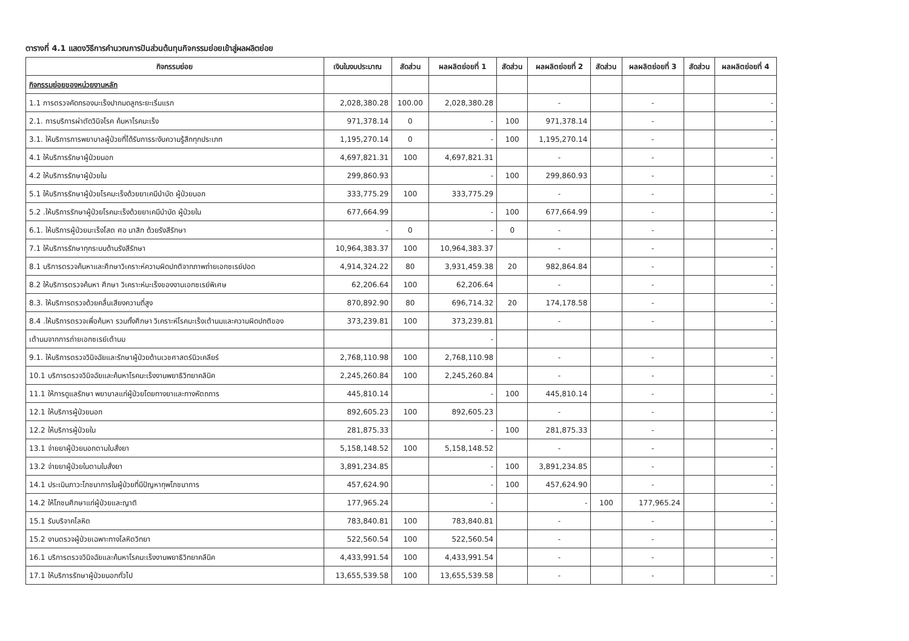ตารางที่ 4.1 แสดงวิธีการคำนวณการปันส่วนต้นทุนกิจกรรมย่อยเข้าสู่ผลผลิตย่อย
| กิจกรรมย่อย | เงินในงบประมาณ | สัดส่วน | ผลผลิตย่อยที่ 1 | สัดส่วน | ผลผลิตย่อยที่ 2 | สัดส่วน | ผลผลิตย่อยที่ 3 | สัดส่วน | ผลผลิตย่อยที่ 4 |
| --- | --- | --- | --- | --- | --- | --- | --- | --- | --- |
| กิจกรรมย่อยของหน่วยงานหลัก | | | | | | | | | |
| 1.1 การตรวจคัดกรองมะเร็งปากมดลูกระยะเริ่มแรก | 2,028,380.28 | 100.00 | 2,028,380.28 | | - | | - | | - |
| 2.1. การบริการผ่าตัดวินิจโรค ค้นหาโรคมะเร็ง | 971,378.14 | 0 | - | 100 | 971,378.14 | | - | | - |
| 3.1. ให้บริการการพยาบาลผู้ป่วยที่ได้รับการระงับความรู้สึกทุกประเภท | 1,195,270.14 | 0 | - | 100 | 1,195,270.14 | | - | | - |
| 4.1 ให้บริการรักษาผู้ป่วยนอก | 4,697,821.31 | 100 | 4,697,821.31 | | - | | - | | - |
| 4.2 ให้บริการรักษาผู้ป่วยใน | 299,860.93 | | - | 100 | 299,860.93 | | - | | - |
| 5.1 ให้บริการรักษาผู้ป่วยโรคมะเร็งด้วยยาเคมีบำบัด ผู้ป่วยนอก | 333,775.29 | 100 | 333,775.29 | | - | | - | | - |
| 5.2 .ให้บริการรักษาผู้ป่วยโรคมะเร็งด้วยยาเคมีบำบัด ผู้ป่วยใน | 677,664.99 | | - | 100 | 677,664.99 | | - | | - |
| 6.1. ให้บริการผู้ป่วยมะเร็งโสต ศอ นาสิก ด้วยรังสีรักษา | - | 0 | - | 0 | - | | - | | - |
| 7.1 ให้บริการรักษาทุกระบบด้านรังสีรักษา | 10,964,383.37 | 100 | 10,964,383.37 | | - | | - | | - |
| 8.1 บริการตรวจค้นหาและศึกษาวิเคราะห์ความผิดปกติจากภาพถ่ายเอกซเรย์ปอด | 4,914,324.22 | 80 | 3,931,459.38 | 20 | 982,864.84 | | - | | - |
| 8.2 ให้บริการตรวจค้นหา ศึกษา วิเคราะห์มะเร็งของงานเอกซเรย์พิเศษ | 62,206.64 | 100 | 62,206.64 | | - | | - | | - |
| 8.3. ให้บริการตรวจด้วยคลื่นเสียงความถี่สูง | 870,892.90 | 80 | 696,714.32 | 20 | 174,178.58 | | - | | - |
| 8.4 .ให้บริการตรวจเพื่อค้นหา รวมทั้งศึกษา วิเคราะห์โรคมะเร็งเต้านมและความผิดปกติของ | 373,239.81 | 100 | 373,239.81 | | - | | - | | - |
| เต้านมจากการถ่ายเอกซเรย์เต้านม | | | - | | | | | | |
| 9.1. ให้บริการตรวจวินิจฉัยและรักษาผู้ป่วยด้านเวชศาสตร์นิวเคลียร์ | 2,768,110.98 | 100 | 2,768,110.98 | | - | | - | | - |
| 10.1 บริการตรวจวินิจฉัยและค้นหาโรคมะเร็งงานพยาธิวิทยาคลินิค | 2,245,260.84 | 100 | 2,245,260.84 | | - | | - | | - |
| 11.1 ให้การดูแลรักษา พยาบาลแก่ผู้ป่วยโดยทางยาและทางหัตถการ | 445,810.14 | | - | 100 | 445,810.14 | | - | | - |
| 12.1 ให้บริการผู้ป่วยนอก | 892,605.23 | 100 | 892,605.23 | | - | | - | | - |
| 12.2 ให้บริการผู้ป่วยใน | 281,875.33 | | - | 100 | 281,875.33 | | - | | - |
| 13.1 จ่ายยาผู้ป่วยนอกตามใบสั่งยา | 5,158,148.52 | 100 | 5,158,148.52 | | - | | - | | - |
| 13.2 จ่ายยาผู้ป่วยในตามใบสั่งยา | 3,891,234.85 | | - | 100 | 3,891,234.85 | | - | | - |
| 14.1 ประเมินภาวะโภชนาการในผู้ป่วยที่มีปัญหาทุพโภชนาการ | 457,624.90 | | - | 100 | 457,624.90 | | - | | - |
| 14.2 ให้โภชนศึกษาแก่ผู้ป่วยและญาติ | 177,965.24 | | - | | - | 100 | 177,965.24 | | - |
| 15.1 รับบริจาคโลหิต | 783,840.81 | 100 | 783,840.81 | | - | | - | | - |
| 15.2 งานตรวจผู้ป่วยเฉพาะทางโลหิตวิทยา | 522,560.54 | 100 | 522,560.54 | | - | | - | | - |
| 16.1 บริการตรวจวินิจฉัยและค้นหาโรคมะเร็งงานพยาธิวิทยาคลีนิค | 4,433,991.54 | 100 | 4,433,991.54 | | - | | - | | - |
| 17.1 ให้บริการรักษาผู้ป่วยนอกทั่วไป | 13,655,539.58 | 100 | 13,655,539.58 | | - | | - | | - |